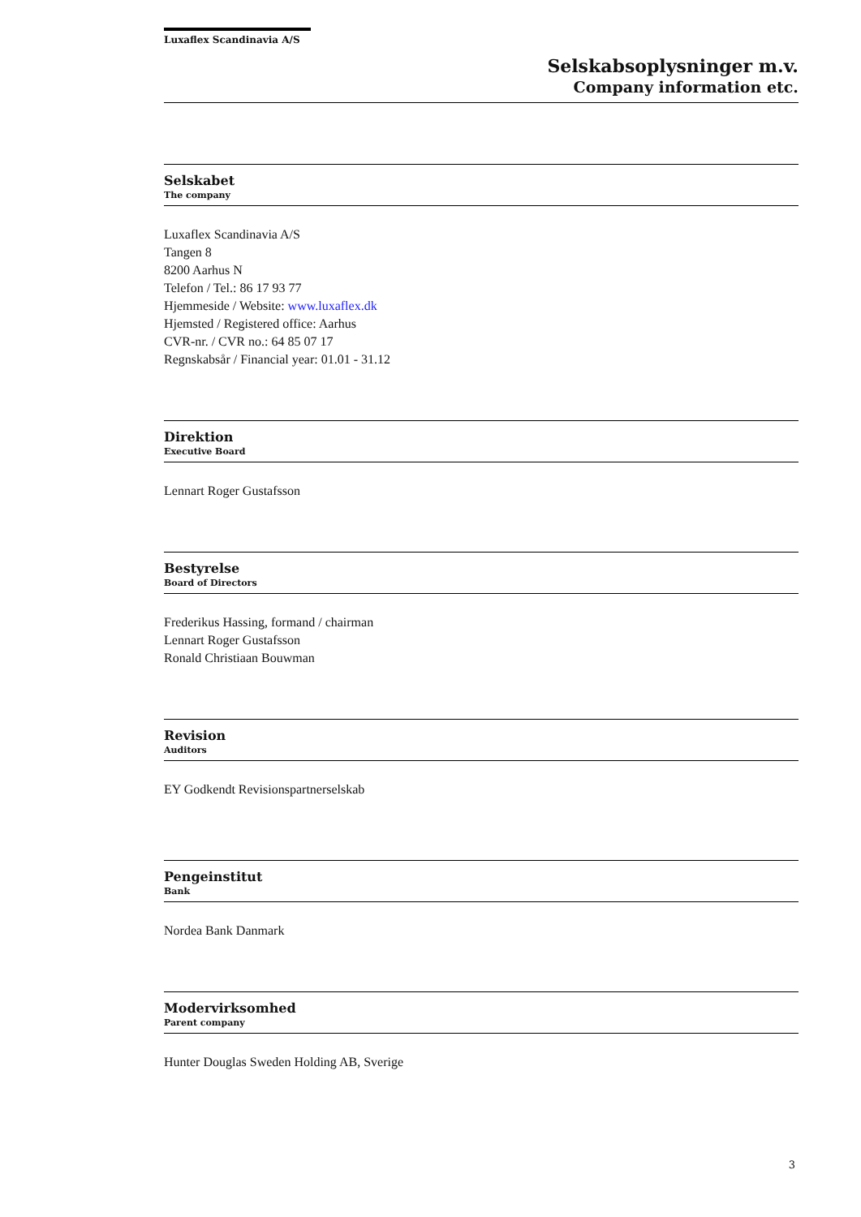Luxaflex Scandinavia A/S
Selskabsoplysninger m.v.
Company information etc.
Selskabet
The company
Luxaflex Scandinavia A/S
Tangen 8
8200 Aarhus N
Telefon / Tel.: 86 17 93 77
Hjemmeside / Website: www.luxaflex.dk
Hjemsted / Registered office: Aarhus
CVR-nr. / CVR no.: 64 85 07 17
Regnskabsår / Financial year: 01.01 - 31.12
Direktion
Executive Board
Lennart Roger Gustafsson
Bestyrelse
Board of Directors
Frederikus Hassing, formand / chairman
Lennart Roger Gustafsson
Ronald Christiaan Bouwman
Revision
Auditors
EY Godkendt Revisionspartnerselskab
Pengeinstitut
Bank
Nordea Bank Danmark
Modervirksomhed
Parent company
Hunter Douglas Sweden Holding AB, Sverige
3